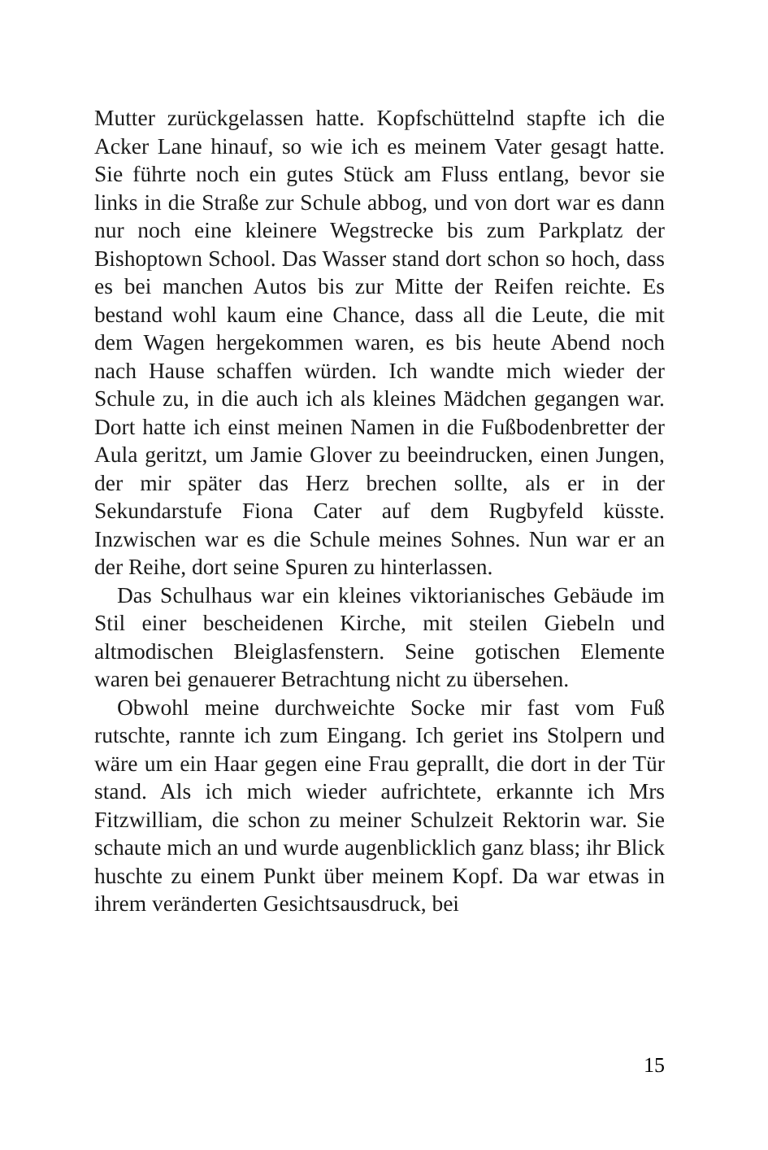Mutter zurückgelassen hatte. Kopfschüttelnd stapfte ich die Acker Lane hinauf, so wie ich es meinem Vater gesagt hatte. Sie führte noch ein gutes Stück am Fluss entlang, bevor sie links in die Straße zur Schule abbog, und von dort war es dann nur noch eine kleinere Wegstrecke bis zum Parkplatz der Bishoptown School. Das Wasser stand dort schon so hoch, dass es bei manchen Autos bis zur Mitte der Reifen reichte. Es bestand wohl kaum eine Chance, dass all die Leute, die mit dem Wagen hergekommen waren, es bis heute Abend noch nach Hause schaffen würden. Ich wandte mich wieder der Schule zu, in die auch ich als kleines Mädchen gegangen war. Dort hatte ich einst meinen Namen in die Fußbodenbretter der Aula geritzt, um Jamie Glover zu beeindrucken, einen Jungen, der mir später das Herz brechen sollte, als er in der Sekundarstufe Fiona Cater auf dem Rugbyfeld küsste. Inzwischen war es die Schule meines Sohnes. Nun war er an der Reihe, dort seine Spuren zu hinterlassen.
Das Schulhaus war ein kleines viktorianisches Gebäude im Stil einer bescheidenen Kirche, mit steilen Giebeln und altmodischen Bleiglasfenstern. Seine gotischen Elemente waren bei genauerer Betrachtung nicht zu übersehen.
Obwohl meine durchweichte Socke mir fast vom Fuß rutschte, rannte ich zum Eingang. Ich geriet ins Stolpern und wäre um ein Haar gegen eine Frau geprallt, die dort in der Tür stand. Als ich mich wieder aufrichtete, erkannte ich Mrs Fitzwilliam, die schon zu meiner Schulzeit Rektorin war. Sie schaute mich an und wurde augenblicklich ganz blass; ihr Blick huschte zu einem Punkt über meinem Kopf. Da war etwas in ihrem veränderten Gesichtsausdruck, bei
15